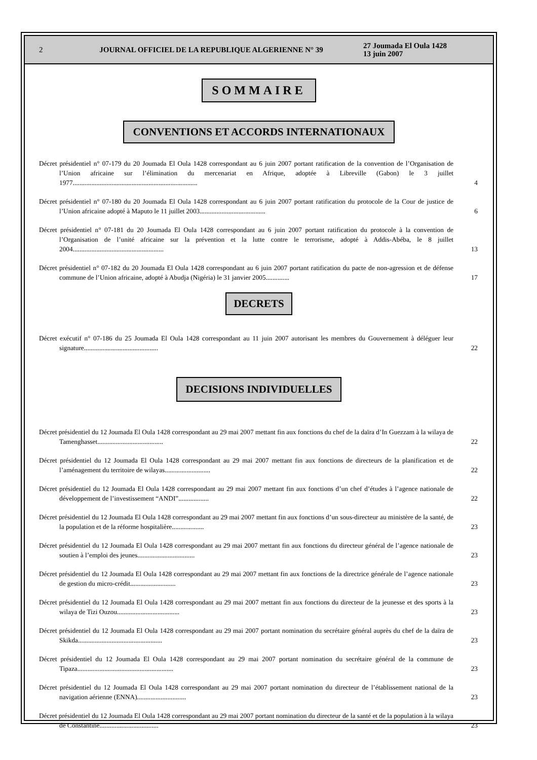2 JOURNAL OFFICIEL DE LA REPUBLIQUE ALGERIENNE N° 39 27 Joumada El Oula 1428
13 juin 2007
SOMMAIRE
CONVENTIONS ET ACCORDS INTERNATIONAUX
Décret présidentiel n° 07-179 du 20 Joumada El Oula 1428 correspondant au 6 juin 2007 portant ratification de la convention de l’Organisation de l’Union africaine sur l’élimination du mercenariat en Afrique, adoptée à Libreville (Gabon) le 3 juillet 1977..........................................................................
4
Décret présidentiel n° 07-180 du 20 Joumada El Oula 1428 correspondant au 6 juin 2007 portant ratification du protocole de la Cour de justice de l’Union africaine adopté à Maputo le 11 juillet 2003.......................................
6
Décret présidentiel n° 07-181 du 20 Joumada El Oula 1428 correspondant au 6 juin 2007 portant ratification du protocole à la convention de l’Organisation de l’unité africaine sur la prévention et la lutte contre le terrorisme, adopté à Addis-Abéba, le 8 juillet 2004......................................................
13
Décret présidentiel n° 07-182 du 20 Joumada El Oula 1428 correspondant au 6 juin 2007 portant ratification du pacte de non-agression et de défense commune de l’Union africaine, adopté à Abudja (Nigéria) le 31 janvier 2005..............
17
DECRETS
Décret exécutif n° 07-186 du 25 Joumada El Oula 1428 correspondant au 11 juin 2007 autorisant les membres du Gouvernement à déléguer leur signature............................................
22
DECISIONS INDIVIDUELLES
Décret présidentiel du 12 Joumada El Oula 1428 correspondant au 29 mai 2007 mettant fin aux fonctions du chef de la daïra d’In Guezzam à la wilaya de Tamenghasset.......................................
22
Décret présidentiel du 12 Joumada El Oula 1428 correspondant au 29 mai 2007 mettant fin aux fonctions de directeurs de la planification et de l’aménagement du territoire de wilayas...........................
22
Décret présidentiel du 12 Joumada El Oula 1428 correspondant au 29 mai 2007 mettant fin aux fonctions d’un chef d’études à l’agence nationale de développement de l’investissement “ANDI”..................
22
Décret présidentiel du 12 Joumada El Oula 1428 correspondant au 29 mai 2007 mettant fin aux fonctions d’un sous-directeur au ministère de la santé, de la population et de la réforme hospitalière...................
23
Décret présidentiel du 12 Joumada El Oula 1428 correspondant au 29 mai 2007 mettant fin aux fonctions du directeur général de l’agence nationale de soutien à l’emploi des jeunes..................................
23
Décret présidentiel du 12 Joumada El Oula 1428 correspondant au 29 mai 2007 mettant fin aux fonctions de la directrice générale de l’agence nationale de gestion du micro-crédit...........................
23
Décret présidentiel du 12 Joumada El Oula 1428 correspondant au 29 mai 2007 mettant fin aux fonctions du directeur de la jeunesse et des sports à la wilaya de Tizi Ouzou.....................................
23
Décret présidentiel du 12 Joumada El Oula 1428 correspondant au 29 mai 2007 portant nomination du secrétaire général auprès du chef de la daïra de Skikda..................................................
23
Décret présidentiel du 12 Joumada El Oula 1428 correspondant au 29 mai 2007 portant nomination du secrétaire général de la commune de Tipaza.........................................................
23
Décret présidentiel du 12 Joumada El Oula 1428 correspondant au 29 mai 2007 portant nomination du directeur de l’établissement national de la navigation aérienne (ENNA).............................
23
Décret présidentiel du 12 Joumada El Oula 1428 correspondant au 29 mai 2007 portant nomination du directeur de la santé et de la population à la wilaya de Constantine...................................
23